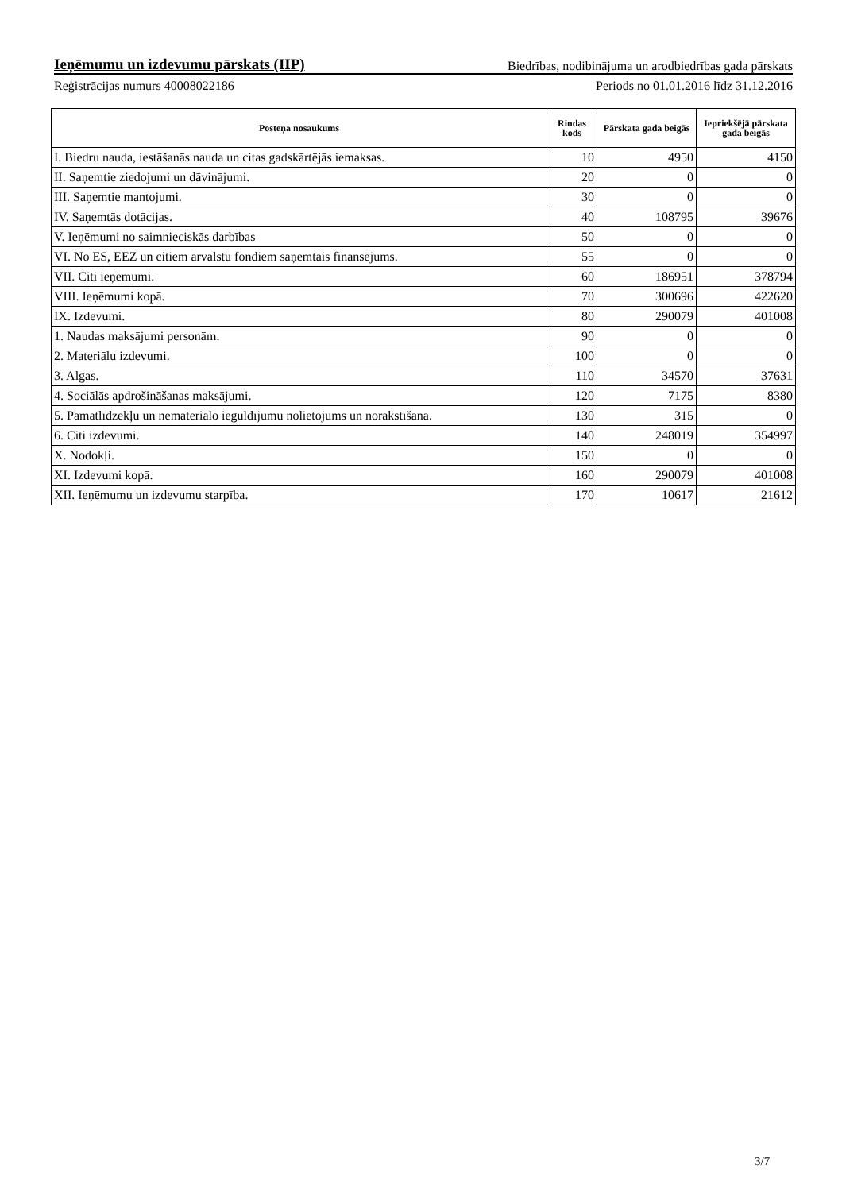Ieņēmumu un izdevumu pārskats (IIP)
Biedrības, nodibinājuma un arodbiedrības gada pārskats
Reģistrācijas numurs 40008022186 Periods no 01.01.2016 līdz 31.12.2016
| Posteņa nosaukums | Rindas kods | Pārskata gada beigās | Iepriekšējā pārskata gada beigās |
| --- | --- | --- | --- |
| I. Biedru nauda, iestāšanās nauda un citas gadskārtējās iemaksas. | 10 | 4950 | 4150 |
| II. Saņemtie ziedojumi un dāvinājumi. | 20 | 0 | 0 |
| III. Saņemtie mantojumi. | 30 | 0 | 0 |
| IV. Saņemtās dotācijas. | 40 | 108795 | 39676 |
| V. Ieņēmumi no saimnieciskās darbības | 50 | 0 | 0 |
| VI. No ES, EEZ un citiem ārvalstu fondiem saņemtais finansējums. | 55 | 0 | 0 |
| VII. Citi ieņēmumi. | 60 | 186951 | 378794 |
| VIII. Ieņēmumi kopā. | 70 | 300696 | 422620 |
| IX. Izdevumi. | 80 | 290079 | 401008 |
| 1. Naudas maksājumi personām. | 90 | 0 | 0 |
| 2. Materiālu izdevumi. | 100 | 0 | 0 |
| 3. Algas. | 110 | 34570 | 37631 |
| 4. Sociālās apdrošināšanas maksājumi. | 120 | 7175 | 8380 |
| 5. Pamatlīdzekļu un nemateriālo ieguldījumu nolietojums un norakstīšana. | 130 | 315 | 0 |
| 6. Citi izdevumi. | 140 | 248019 | 354997 |
| X. Nodokļi. | 150 | 0 | 0 |
| XI. Izdevumi kopā. | 160 | 290079 | 401008 |
| XII. Ieņēmumu un izdevumu starpība. | 170 | 10617 | 21612 |
3/7